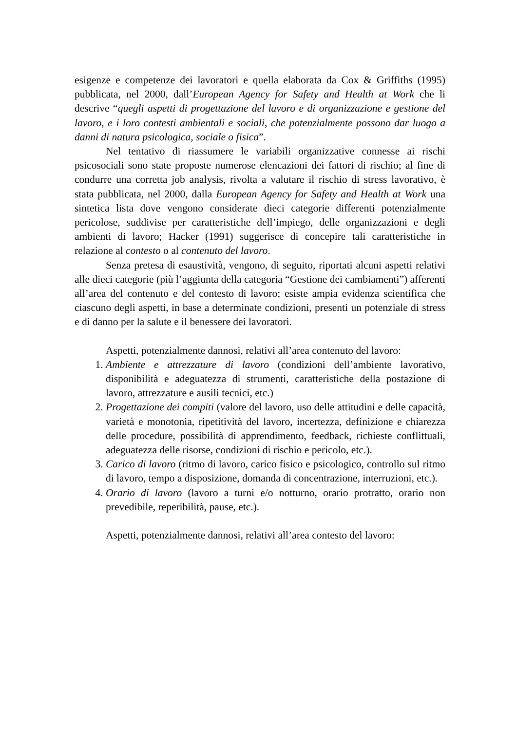esigenze e competenze dei lavoratori e quella elaborata da Cox & Griffiths (1995) pubblicata, nel 2000, dall’European Agency for Safety and Health at Work che li descrive “quegli aspetti di progettazione del lavoro e di organizzazione e gestione del lavoro, e i loro contesti ambientali e sociali, che potenzialmente possono dar luogo a danni di natura psicologica, sociale o fisica”.
Nel tentativo di riassumere le variabili organizzative connesse ai rischi psicosociali sono state proposte numerose elencazioni dei fattori di rischio; al fine di condurre una corretta job analysis, rivolta a valutare il rischio di stress lavorativo, è stata pubblicata, nel 2000, dalla European Agency for Safety and Health at Work una sintetica lista dove vengono considerate dieci categorie differenti potenzialmente pericolose, suddivise per caratteristiche dell’impiego, delle organizzazioni e degli ambienti di lavoro; Hacker (1991) suggerisce di concepire tali caratteristiche in relazione al contesto o al contenuto del lavoro.
Senza pretesa di esaustività, vengono, di seguito, riportati alcuni aspetti relativi alle dieci categorie (più l’aggiunta della categoria “Gestione dei cambiamenti”) afferenti all’area del contenuto e del contesto di lavoro; esiste ampia evidenza scientifica che ciascuno degli aspetti, in base a determinate condizioni, presenti un potenziale di stress e di danno per la salute e il benessere dei lavoratori.
Aspetti, potenzialmente dannosi, relativi all’area contenuto del lavoro:
1. Ambiente e attrezzature di lavoro (condizioni dell’ambiente lavorativo, disponibilità e adeguatezza di strumenti, caratteristiche della postazione di lavoro, attrezzature e ausili tecnici, etc.)
2. Progettazione dei compiti (valore del lavoro, uso delle attitudini e delle capacità, varietà e monotonia, ripetitività del lavoro, incertezza, definizione e chiarezza delle procedure, possibilità di apprendimento, feedback, richieste conflittuali, adeguatezza delle risorse, condizioni di rischio e pericolo, etc.).
3. Carico di lavoro (ritmo di lavoro, carico fisico e psicologico, controllo sul ritmo di lavoro, tempo a disposizione, domanda di concentrazione, interruzioni, etc.).
4. Orario di lavoro (lavoro a turni e/o notturno, orario protratto, orario non prevedibile, reperibilità, pause, etc.).
Aspetti, potenzialmente dannosi, relativi all’area contesto del lavoro: